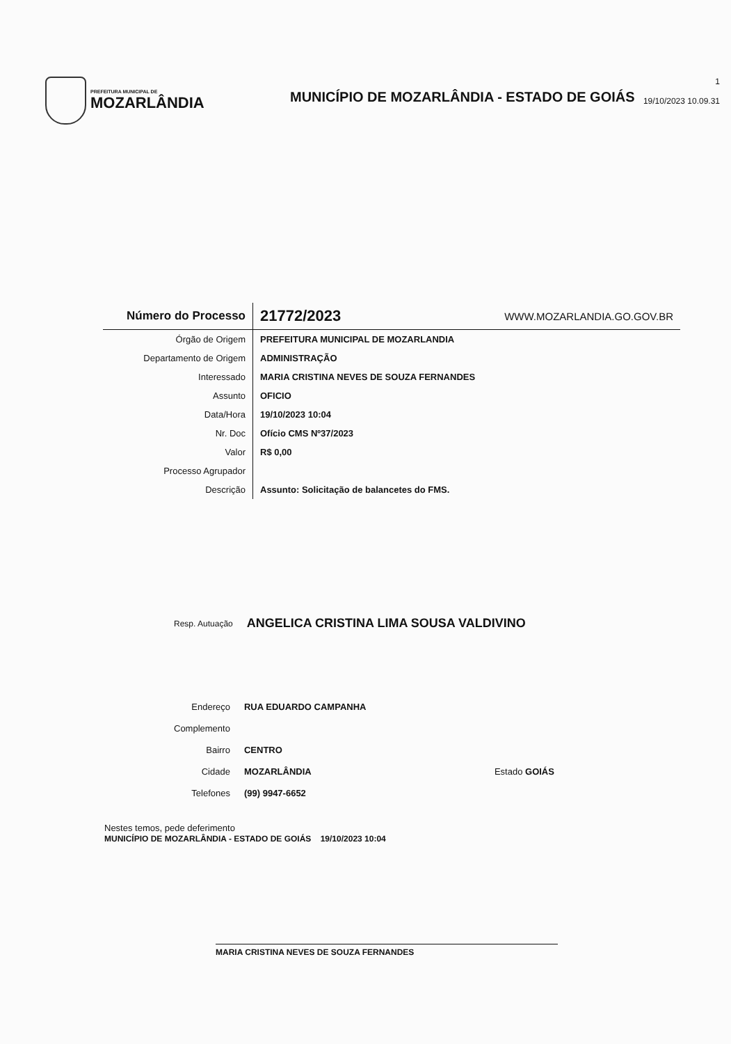PREFEITURA MUNICIPAL DE
MOZARLÂNDIA
MUNICÍPIO DE MOZARLÂNDIA - ESTADO DE GOIÁS
1
19/10/2023 10.09.31
| Número do Processo | 21772/2023 | WWW.MOZARLANDIA.GO.GOV.BR |
| Órgão de Origem | PREFEITURA MUNICIPAL DE MOZARLANDIA | |
| Departamento de Origem | ADMINISTRAÇÃO | |
| Interessado | MARIA CRISTINA NEVES DE SOUZA FERNANDES | |
| Assunto | OFICIO | |
| Data/Hora | 19/10/2023 10:04 | |
| Nr. Doc | Ofício CMS Nº37/2023 | |
| Valor | R$ 0,00 | |
| Processo Agrupador | | |
| Descrição | Assunto: Solicitação de balancetes do FMS. | |
Resp. Autuação ANGELICA CRISTINA LIMA SOUSA VALDIVINO
| Endereço | RUA EDUARDO CAMPANHA | |
| Complemento | | |
| Bairro | CENTRO | |
| Cidade | MOZARLÂNDIA | Estado GOIÁS |
| Telefones | (99) 9947-6652 | |
Nestes temos, pede deferimento
MUNICÍPIO DE MOZARLÂNDIA - ESTADO DE GOIÁS 19/10/2023 10:04
MARIA CRISTINA NEVES DE SOUZA FERNANDES